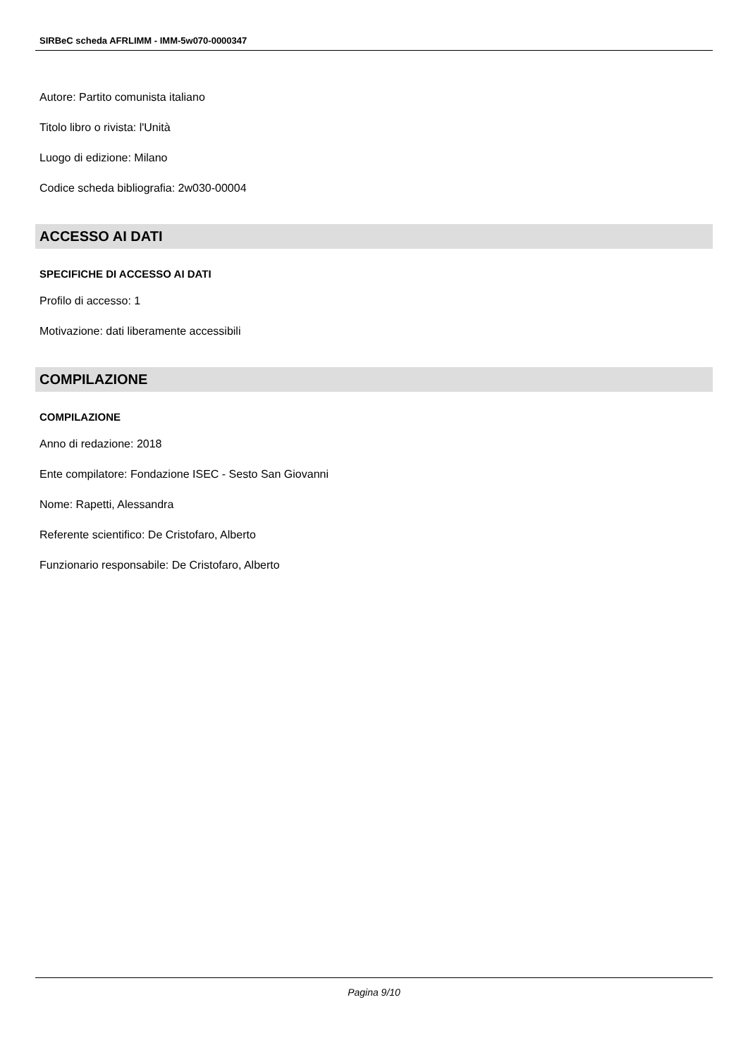SIRBeC scheda AFRLIMM - IMM-5w070-0000347
Autore: Partito comunista italiano
Titolo libro o rivista: l'Unità
Luogo di edizione: Milano
Codice scheda bibliografia: 2w030-00004
ACCESSO AI DATI
SPECIFICHE DI ACCESSO AI DATI
Profilo di accesso: 1
Motivazione: dati liberamente accessibili
COMPILAZIONE
COMPILAZIONE
Anno di redazione: 2018
Ente compilatore: Fondazione ISEC - Sesto San Giovanni
Nome: Rapetti, Alessandra
Referente scientifico: De Cristofaro, Alberto
Funzionario responsabile: De Cristofaro, Alberto
Pagina 9/10